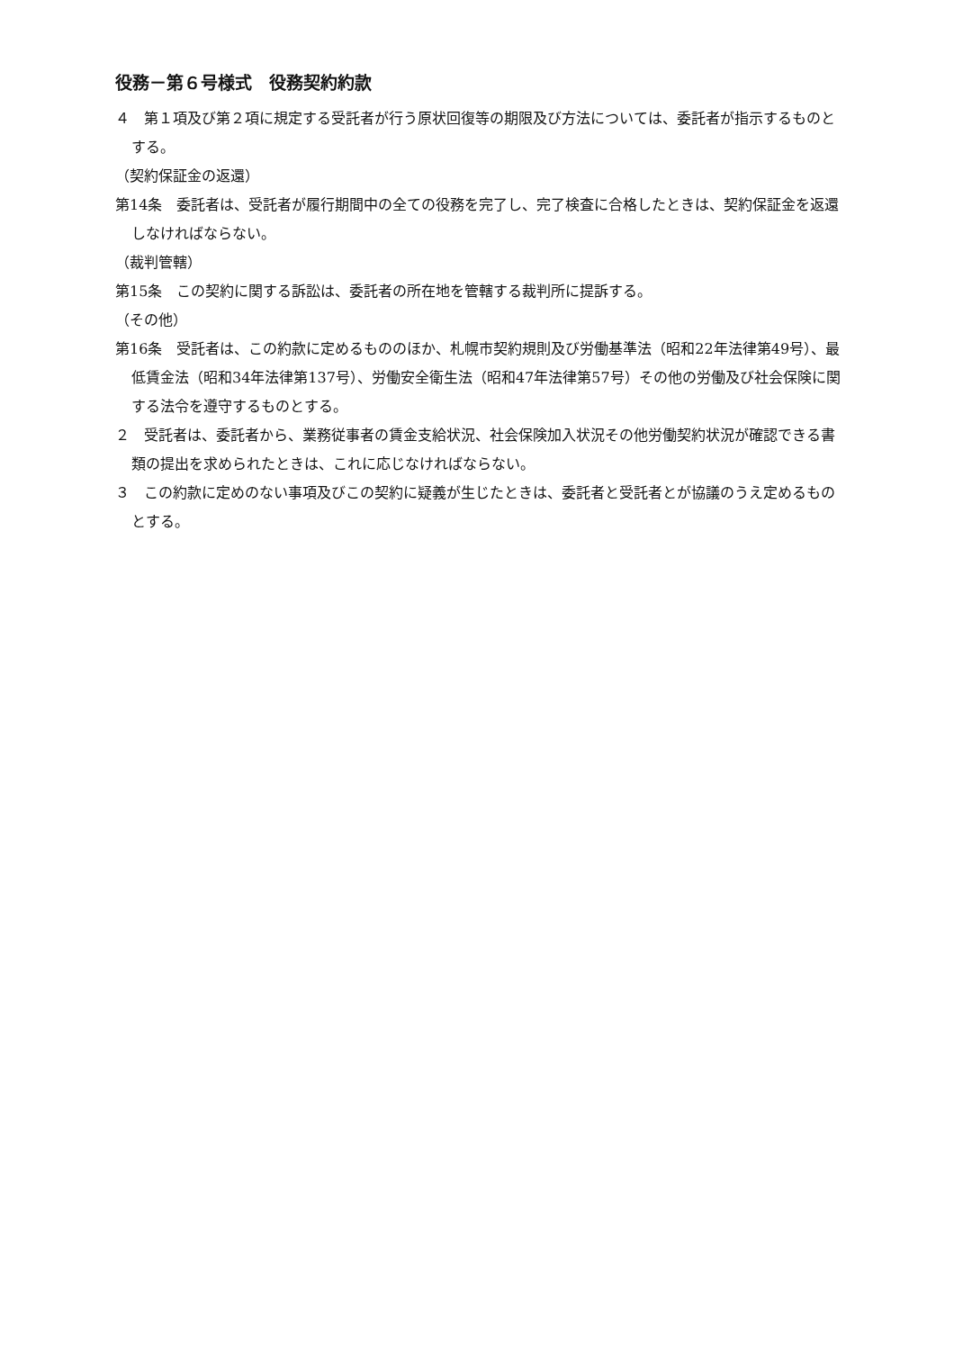役務－第６号様式　役務契約約款
４　第１項及び第２項に規定する受託者が行う原状回復等の期限及び方法については、委託者が指示するものとする。
（契約保証金の返還）
第14条　委託者は、受託者が履行期間中の全ての役務を完了し、完了検査に合格したときは、契約保証金を返還しなければならない。
（裁判管轄）
第15条　この契約に関する訴訟は、委託者の所在地を管轄する裁判所に提訴する。
（その他）
第16条　受託者は、この約款に定めるもののほか、札幌市契約規則及び労働基準法（昭和22年法律第49号）、最低賃金法（昭和34年法律第137号）、労働安全衛生法（昭和47年法律第57号）その他の労働及び社会保険に関する法令を遵守するものとする。
２　受託者は、委託者から、業務従事者の賃金支給状況、社会保険加入状況その他労働契約状況が確認できる書類の提出を求められたときは、これに応じなければならない。
３　この約款に定めのない事項及びこの契約に疑義が生じたときは、委託者と受託者とが協議のうえ定めるものとする。